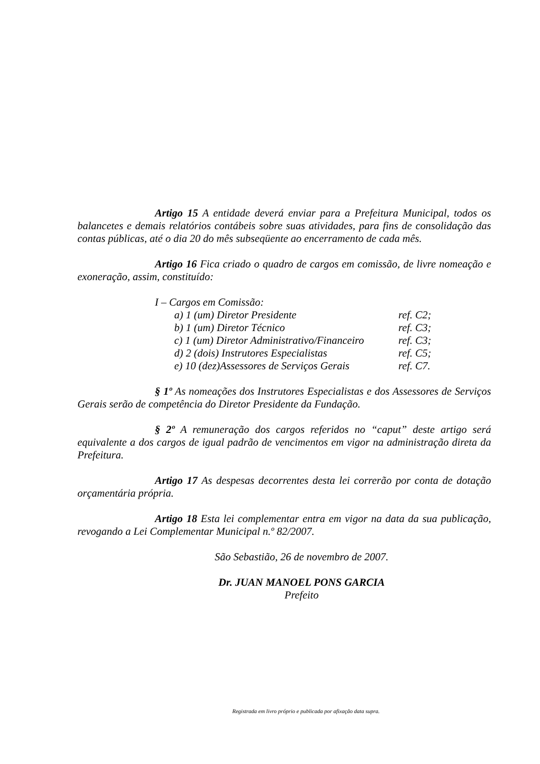Artigo 15 A entidade deverá enviar para a Prefeitura Municipal, todos os balancetes e demais relatórios contábeis sobre suas atividades, para fins de consolidação das contas públicas, até o dia 20 do mês subseqüente ao encerramento de cada mês.
Artigo 16 Fica criado o quadro de cargos em comissão, de livre nomeação e exoneração, assim, constituído:
I – Cargos em Comissão:
a) 1 (um) Diretor Presidente ref. C2;
b) 1 (um) Diretor Técnico ref. C3;
c) 1 (um) Diretor Administrativo/Financeiro ref. C3;
d) 2 (dois) Instrutores Especialistas ref. C5;
e) 10 (dez)Assessores de Serviços Gerais ref. C7.
§ 1º As nomeações dos Instrutores Especialistas e dos Assessores de Serviços Gerais serão de competência do Diretor Presidente da Fundação.
§ 2º A remuneração dos cargos referidos no “caput” deste artigo será equivalente a dos cargos de igual padrão de vencimentos em vigor na administração direta da Prefeitura.
Artigo 17 As despesas decorrentes desta lei correrão por conta de dotação orçamentária própria.
Artigo 18 Esta lei complementar entra em vigor na data da sua publicação, revogando a Lei Complementar Municipal n.º 82/2007.
São Sebastião, 26 de novembro de 2007.
Dr. JUAN MANOEL PONS GARCIA
Prefeito
Registrada em livro próprio e publicada por afixação data supra.